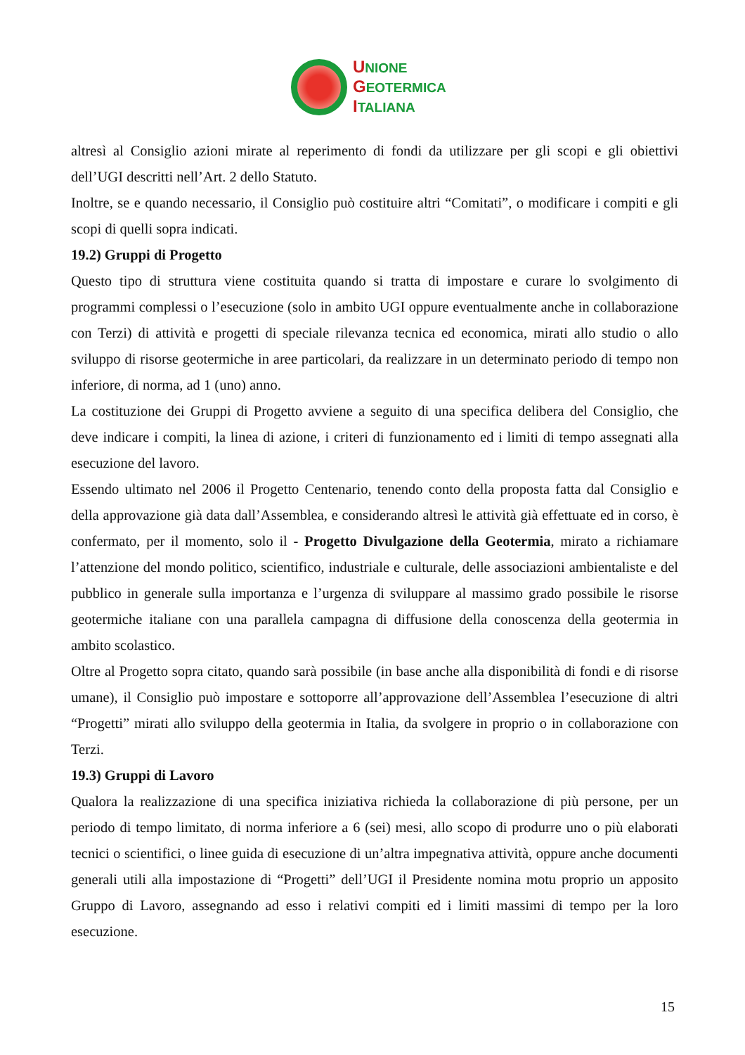UNIONE
GEOTERMICA
ITALIANA
altresì al Consiglio azioni mirate al reperimento di fondi da utilizzare per gli scopi e gli obiettivi dell’UGI descritti nell’Art. 2 dello Statuto.
Inoltre, se e quando necessario, il Consiglio può costituire altri “Comitati”, o modificare i compiti e gli scopi di quelli sopra indicati.
19.2) Gruppi di Progetto
Questo tipo di struttura viene costituita quando si tratta di impostare e curare lo svolgimento di programmi complessi o l’esecuzione (solo in ambito UGI oppure eventualmente anche in collaborazione con Terzi) di attività e progetti di speciale rilevanza tecnica ed economica, mirati allo studio o allo sviluppo di risorse geotermiche in aree particolari, da realizzare in un determinato periodo di tempo non inferiore, di norma, ad 1 (uno) anno.
La costituzione dei Gruppi di Progetto avviene a seguito di una specifica delibera del Consiglio, che deve indicare i compiti, la linea di azione, i criteri di funzionamento ed i limiti di tempo assegnati alla esecuzione del lavoro.
Essendo ultimato nel 2006 il Progetto Centenario, tenendo conto della proposta fatta dal Consiglio e della approvazione già data dall’Assemblea, e considerando altresì le attività già effettuate ed in corso, è confermato, per il momento, solo il - Progetto Divulgazione della Geotermia, mirato a richiamare l’attenzione del mondo politico, scientifico, industriale e culturale, delle associazioni ambientaliste e del pubblico in generale sulla importanza e l’urgenza di sviluppare al massimo grado possibile le risorse geotermiche italiane con una parallela campagna di diffusione della conoscenza della geotermia in ambito scolastico.
Oltre al Progetto sopra citato, quando sarà possibile (in base anche alla disponibilità di fondi e di risorse umane), il Consiglio può impostare e sottoporre all’approvazione dell’Assemblea l’esecuzione di altri “Progetti” mirati allo sviluppo della geotermia in Italia, da svolgere in proprio o in collaborazione con Terzi.
19.3) Gruppi di Lavoro
Qualora la realizzazione di una specifica iniziativa richieda la collaborazione di più persone, per un periodo di tempo limitato, di norma inferiore a 6 (sei) mesi, allo scopo di produrre uno o più elaborati tecnici o scientifici, o linee guida di esecuzione di un’altra impegnativa attività, oppure anche documenti generali utili alla impostazione di “Progetti” dell’UGI il Presidente nomina motu proprio un apposito Gruppo di Lavoro, assegnando ad esso i relativi compiti ed i limiti massimi di tempo per la loro esecuzione.
15